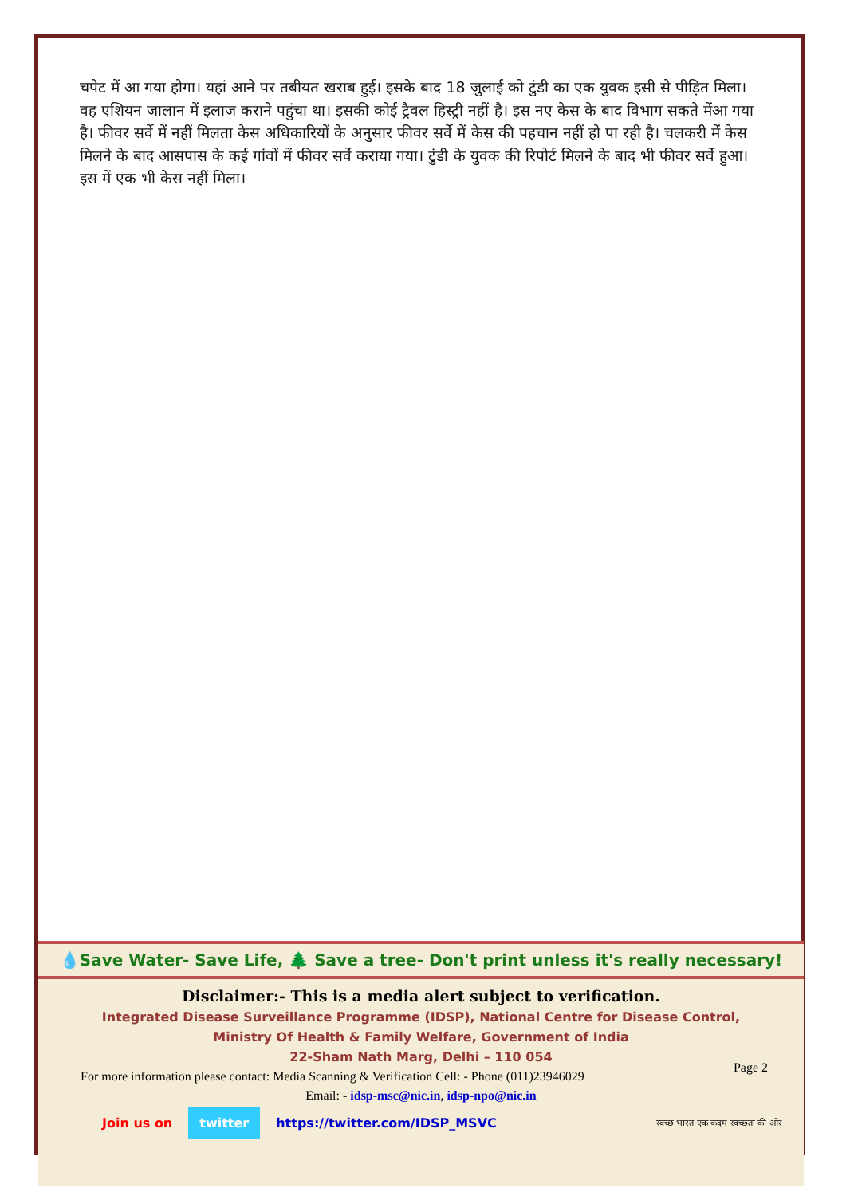चपेट में आ गया होगा। यहां आने पर तबीयत खराब हुई। इसके बाद 18 जुलाई को टुंडी का एक युवक इसी से पीड़ित मिला। वह एशियन जालान में इलाज कराने पहुंचा था। इसकी कोई ट्रैवल हिस्ट्री नहीं है। इस नए केस के बाद विभाग सकते मेंआ गया है। फीवर सर्वे में नहीं मिलता केस अधिकारियों के अनुसार फीवर सर्वे में केस की पहचान नहीं हो पा रही है। चलकरी में केस मिलने के बाद आसपास के कई गांवों में फीवर सर्वे कराया गया। टुंडी के युवक की रिपोर्ट मिलने के बाद भी फीवर सर्वे हुआ। इस में एक भी केस नहीं मिला।
💧Save Water- Save Life, 🌲 Save a tree- Don't print unless it's really necessary!
Disclaimer:- This is a media alert subject to verification.
Integrated Disease Surveillance Programme (IDSP), National Centre for Disease Control,
Ministry Of Health & Family Welfare, Government of India
22-Sham Nath Marg, Delhi – 110 054
For more information please contact: Media Scanning & Verification Cell: - Phone (011)23946029
Email: - idsp-msc@nic.in, idsp-npo@nic.in
Join us on twitter https://twitter.com/IDSP_MSVC स्वच्छ भारत एक कदम स्वच्छता की ओर
Page 2